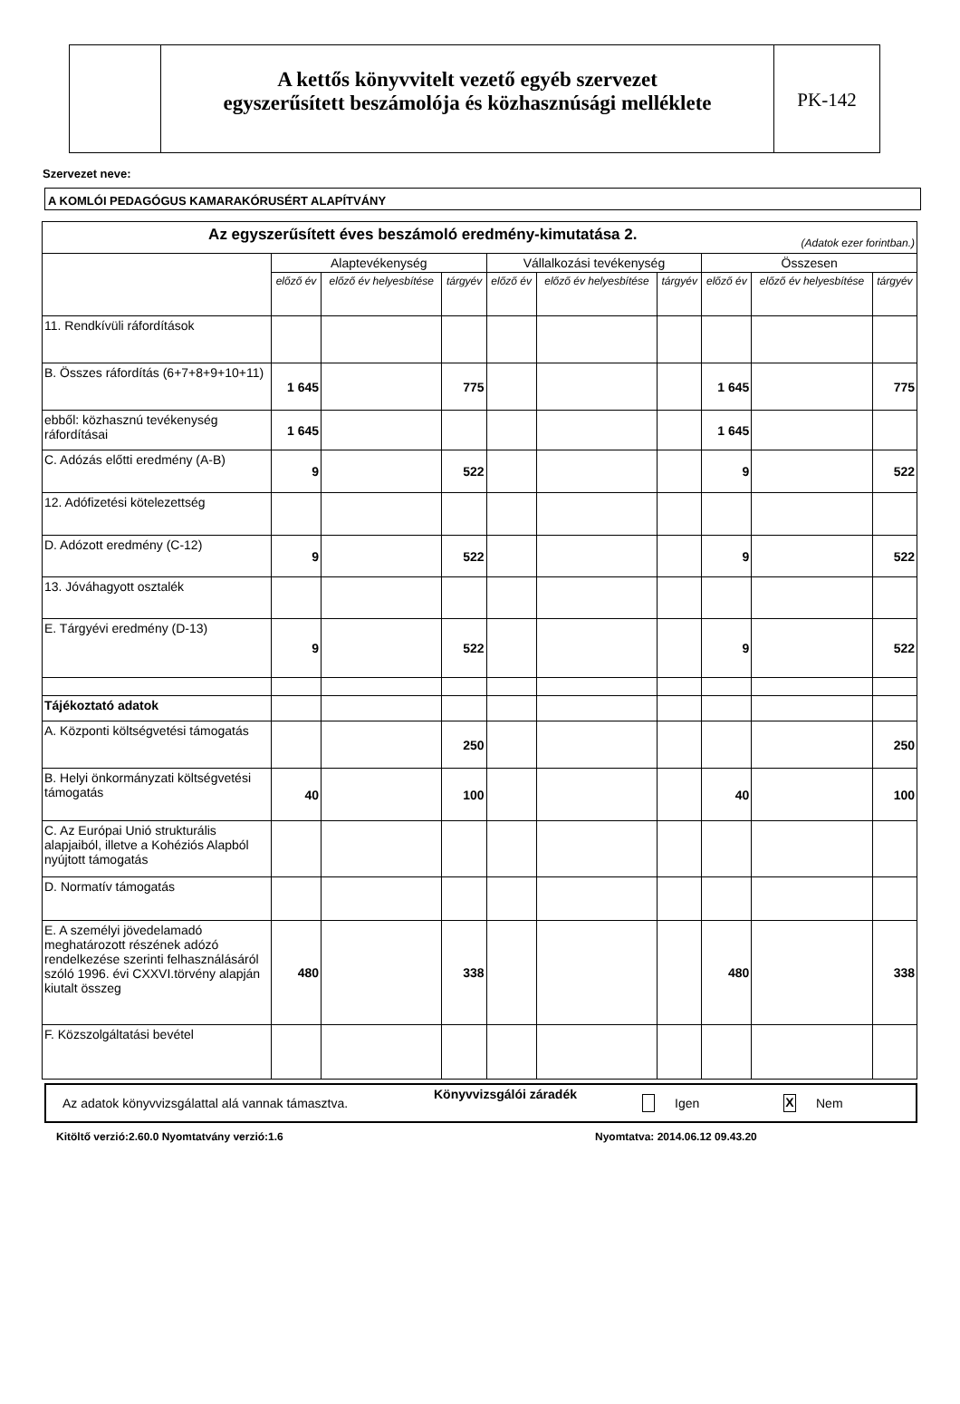A kettős könyvvitelt vezető egyéb szervezet
egyszerűsített beszámolója és közhasznúsági melléklete
PK-142
Szervezet neve:
A KOMLÓI PEDAGÓGUS KAMARAKÓRUSÉRT ALAPÍTVÁNY
| Az egyszerűsített éves beszámoló eredmény-kimutatása 2. (Adatok ezer forintban.) | | | | | | | | | |
| --- | --- | --- | --- | --- | --- | --- | --- | --- | --- |
| | Alaptevékenység | | | Vállalkozási tevékenység | | | Összesen | | |
| | előző év | előző év helyesbítése | tárgyév | előző év | előző év helyesbítése | tárgyév | előző év | előző év helyesbítése | tárgyév |
| 11. Rendkívüli ráfordítások | | | | | | | | | |
| B. Összes ráfordítás (6+7+8+9+10+11) | 1 645 | | 775 | | | | 1 645 | | 775 |
| ebből: közhasznú tevékenység ráfordításai | 1 645 | | | | | | 1 645 | | |
| C. Adózás előtti eredmény (A-B) | 9 | | 522 | | | | 9 | | 522 |
| 12. Adófizetési kötelezettség | | | | | | | | | |
| D. Adózott eredmény (C-12) | 9 | | 522 | | | | 9 | | 522 |
| 13. Jóváhagyott osztalék | | | | | | | | | |
| E. Tárgyévi eredmény (D-13) | 9 | | 522 | | | | 9 | | 522 |
| Tájékoztató adatok | | | | | | | | | |
| A. Központi költségvetési támogatás | | | 250 | | | | | | 250 |
| B. Helyi önkormányzati költségvetési támogatás | 40 | | 100 | | | | 40 | | 100 |
| C. Az Európai Unió strukturális alapjaiból, illetve a Kohéziós Alapból nyújtott támogatás | | | | | | | | | |
| D. Normatív támogatás | | | | | | | | | |
| E. A személyi jövedelamadó meghatározott részének adózó rendelkezése szerinti felhasználásáról szóló 1996. évi CXXVI.törvény alapján kiutalt összeg | 480 | | 338 | | | | 480 | | 338 |
| F. Közszolgáltatási bevétel | | | | | | | | | |
Az adatok könyvvizsgálattal alá vannak támasztva. Könyvvizsgálói záradék Igen X Nem
Kitöltő verzió:2.60.0 Nyomtatvány verzió:1.6 Nyomtatva: 2014.06.12 09.43.20